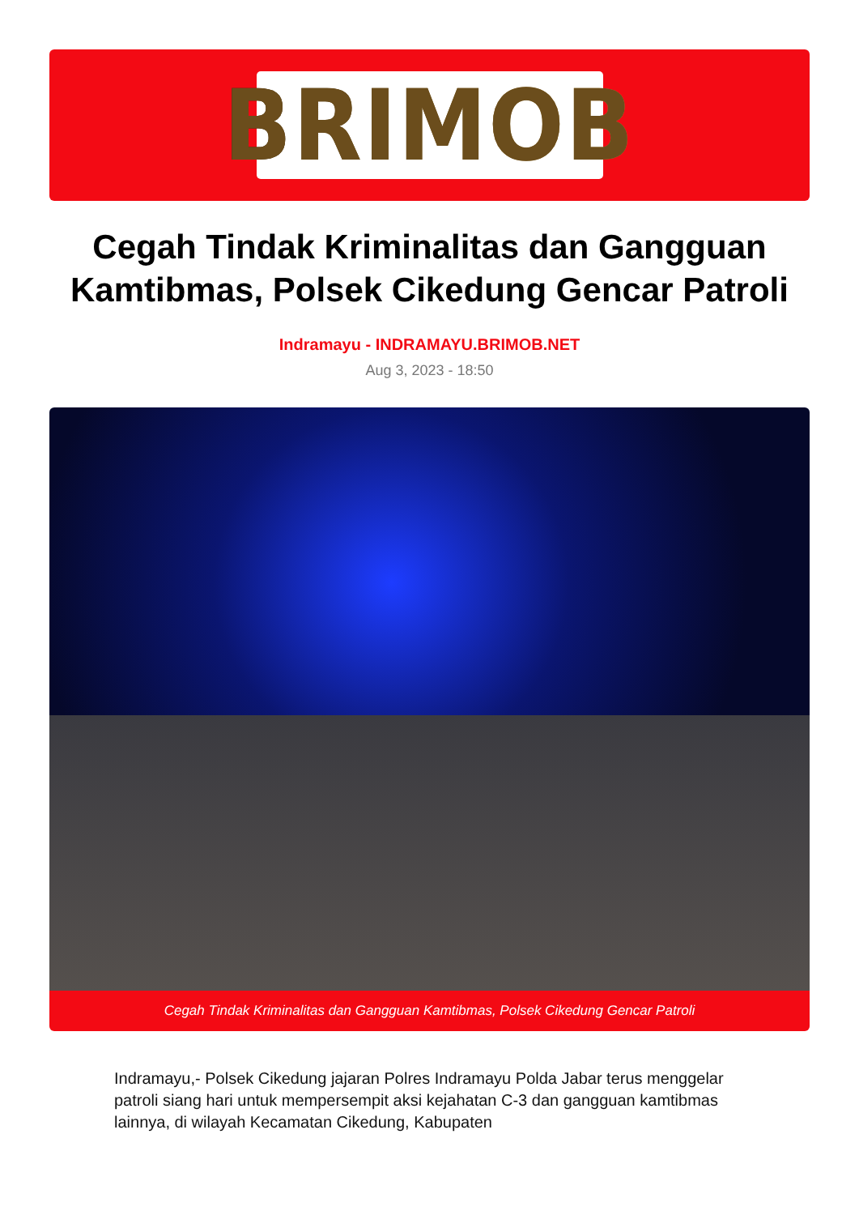BRIMOB
Cegah Tindak Kriminalitas dan Gangguan Kamtibmas, Polsek Cikedung Gencar Patroli
Indramayu - INDRAMAYU.BRIMOB.NET
Aug 3, 2023 - 18:50
Cegah Tindak Kriminalitas dan Gangguan Kamtibmas, Polsek Cikedung Gencar Patroli
Indramayu,- Polsek Cikedung jajaran Polres Indramayu Polda Jabar terus menggelar patroli siang hari untuk mempersempit aksi kejahatan C-3 dan gangguan kamtibmas lainnya, di wilayah Kecamatan Cikedung, Kabupaten